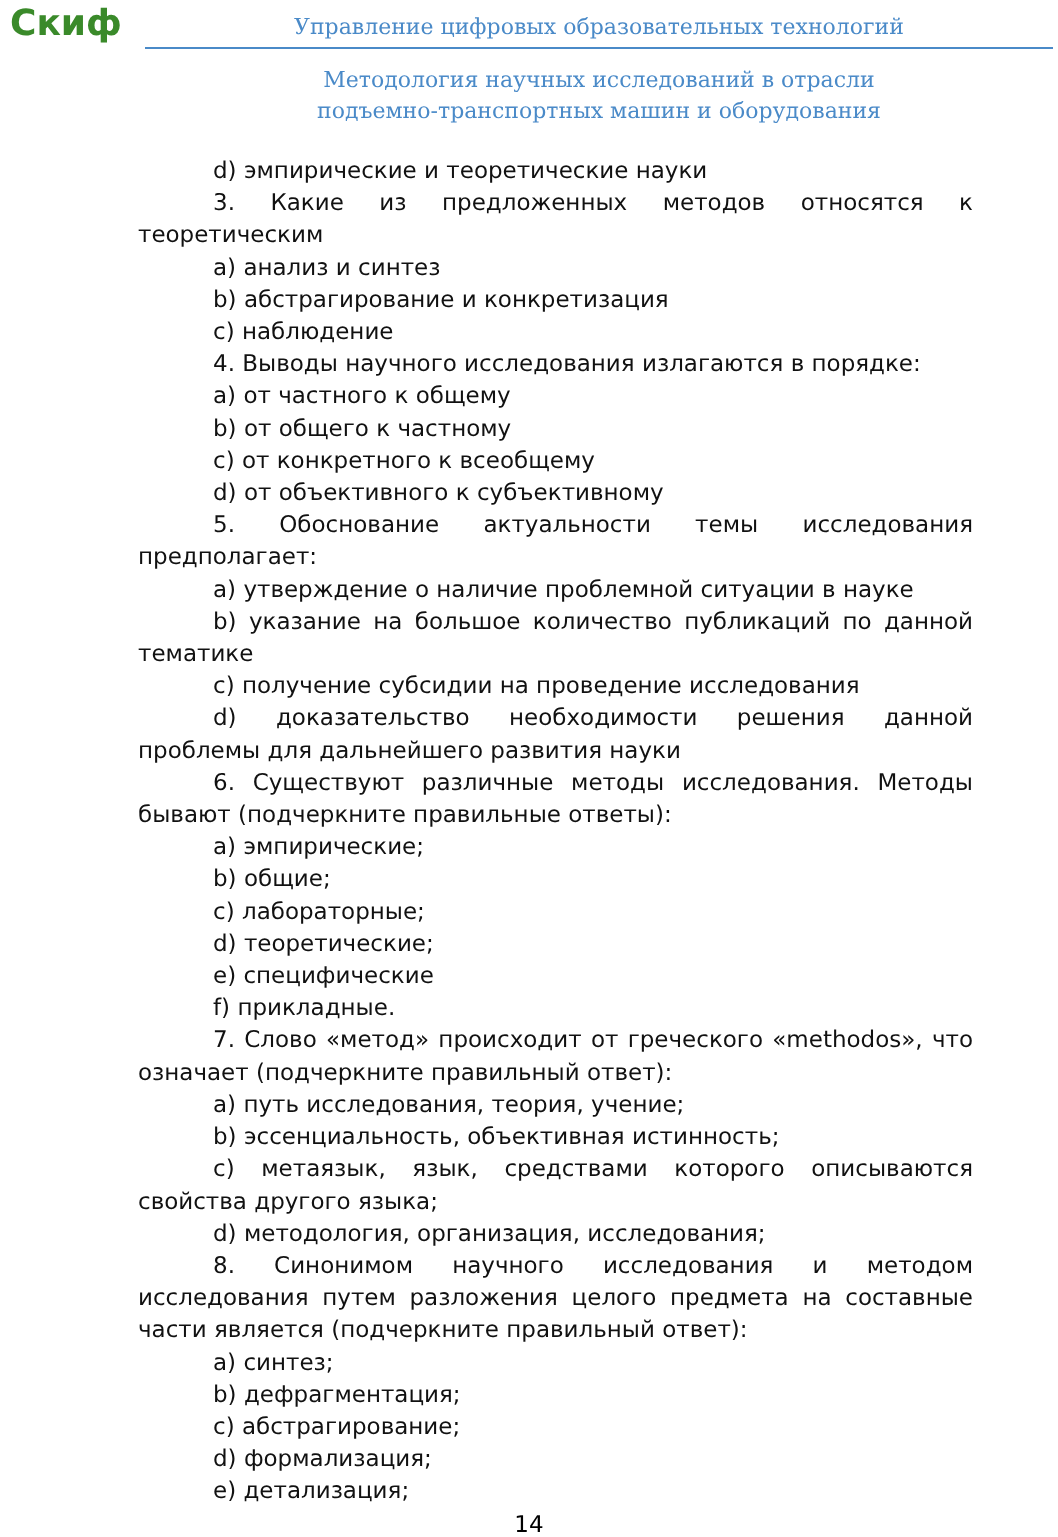Скиф
Управление цифровых образовательных технологий
Методология научных исследований в отрасли
подъемно-транспортных машин и оборудования
d) эмпирические и теоретические науки
3. Какие из предложенных методов относятся к теоретическим
a) анализ и синтез
b) абстрагирование и конкретизация
c) наблюдение
4. Выводы научного исследования излагаются в порядке:
a) от частного к общему
b) от общего к частному
c) от конкретного к всеобщему
d) от объективного к субъективному
5. Обоснование актуальности темы исследования предполагает:
a) утверждение о наличие проблемной ситуации в науке
b) указание на большое количество публикаций по данной тематике
c) получение субсидии на проведение исследования
d) доказательство необходимости решения данной проблемы для дальнейшего развития науки
6. Существуют различные методы исследования. Методы бывают (подчеркните правильные ответы):
a) эмпирические;
b) общие;
c) лабораторные;
d) теоретические;
e) специфические
f) прикладные.
7. Слово «метод» происходит от греческого «methodos», что означает (подчеркните правильный ответ):
a) путь исследования, теория, учение;
b) эссенциальность, объективная истинность;
c) метаязык, язык, средствами которого описываются свойства другого языка;
d) методология, организация, исследования;
8. Синонимом научного исследования и методом исследования путем разложения целого предмета на составные части является (подчеркните правильный ответ):
a) синтез;
b) дефрагментация;
c) абстрагирование;
d) формализация;
e) детализация;
14